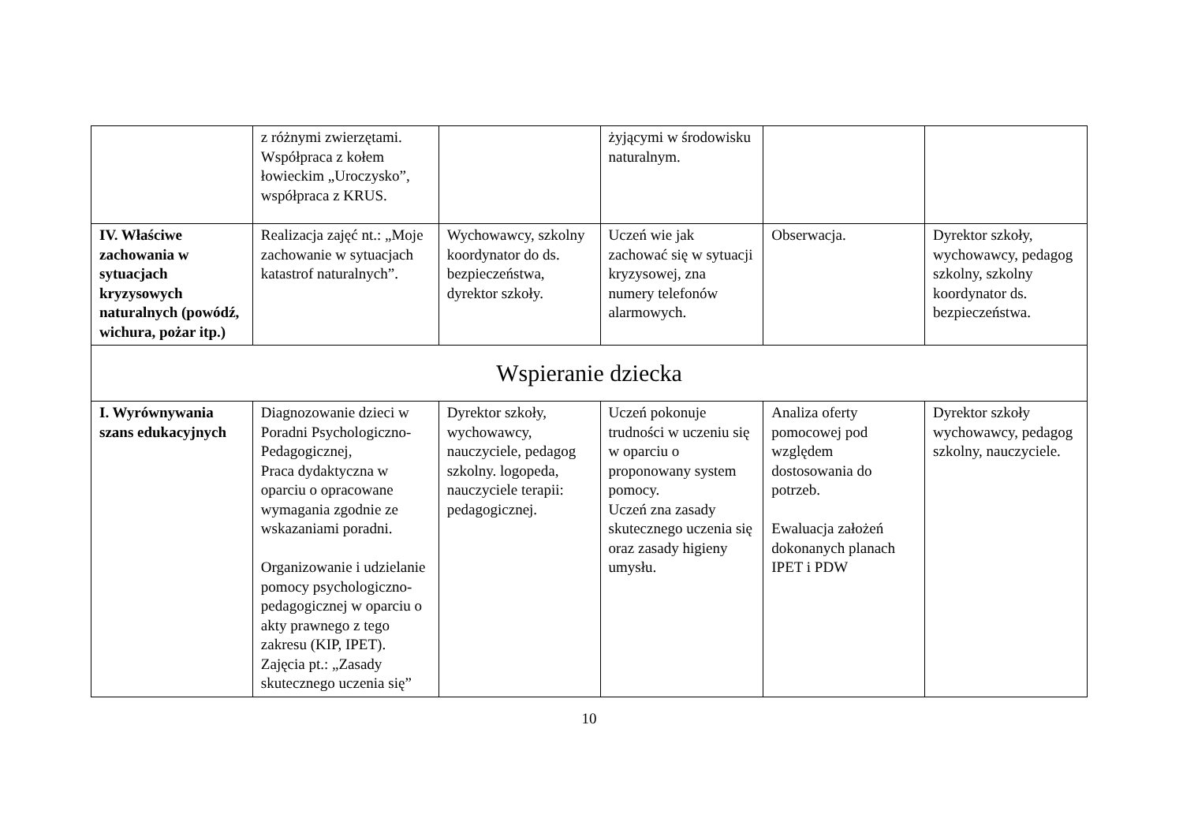| | z różnymi zwierzętami. Współpraca z kołem łowieckim „Uroczysko”, współpraca z KRUS. | | żyjącymi w środowisku naturalnym. | | |
| IV. Właściwe zachowania w sytuacjach kryzysowych naturalnych (powódź, wichura, pożar itp.) | Realizacja zajęć nt.: „Moje zachowanie w sytuacjach katastrof naturalnych”. | Wychowawcy, szkolny koordynator do ds. bezpieczeństwa, dyrektor szkoły. | Uczeń wie jak zachować się w sytuacji kryzysowej, zna numery telefonów alarmowych. | Obserwacja. | Dyrektor szkoły, wychowawcy, pedagog szkolny, szkolny koordynator ds. bezpieczeństwa. |
| Wspieranie dziecka | | | | | |
| I. Wyrównywania szans edukacyjnych | Diagnozowanie dzieci w Poradni Psychologiczno-Pedagogicznej, Praca dydaktyczna w oparciu o opracowane wymagania zgodnie ze wskazaniami poradni. Organizowanie i udzielanie pomocy psychologiczno-pedagogicznej w oparciu o akty prawnego z tego zakresu (KIP, IPET). Zajęcia pt.: „Zasady skutecznego uczenia się” | Dyrektor szkoły, wychowawcy, nauczyciele, pedagog szkolny. logopeda, nauczyciele terapii: pedagogicznej. | Uczeń pokonuje trudności w uczeniu się w oparciu o proponowany system pomocy. Uczeń zna zasady skutecznego uczenia się oraz zasady higieny umysłu. | Analiza oferty pomocowej pod względem dostosowania do potrzeb. Ewaluacja założeń dokonanych planach IPET i PDW | Dyrektor szkoły wychowawcy, pedagog szkolny, nauczyciele. |
10